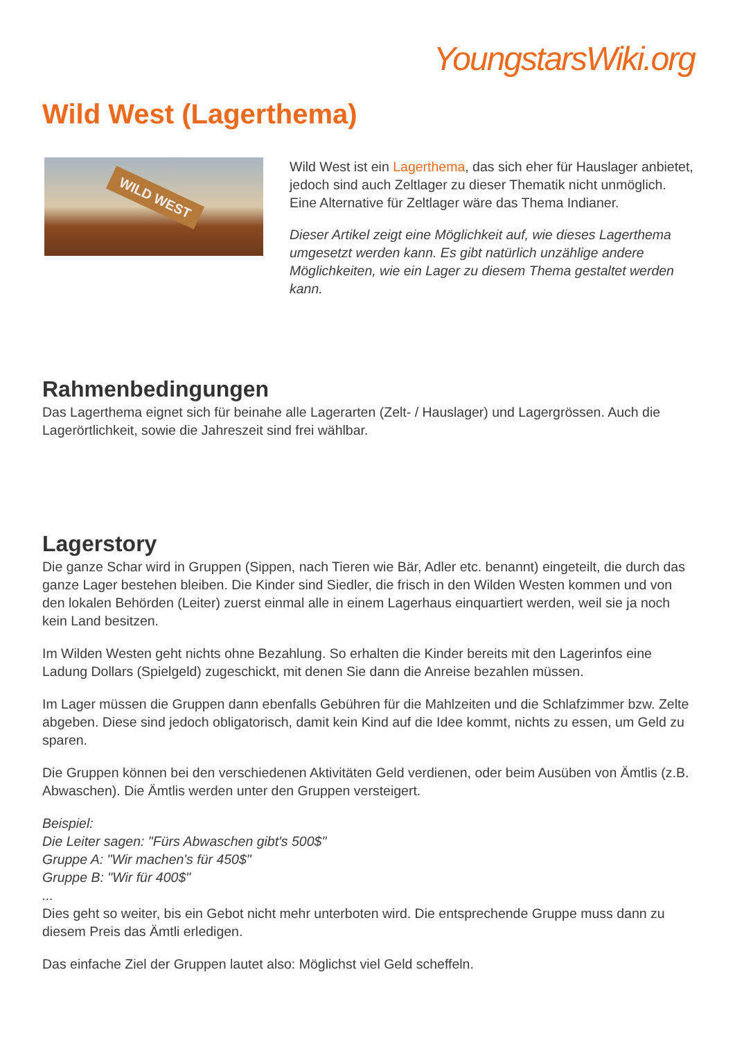YoungstarsWiki.org
Wild West (Lagerthema)
WILD WEST
Wild West ist ein Lagerthema, das sich eher für Hauslager anbietet, jedoch sind auch Zeltlager zu dieser Thematik nicht unmöglich. Eine Alternative für Zeltlager wäre das Thema Indianer.
Dieser Artikel zeigt eine Möglichkeit auf, wie dieses Lagerthema umgesetzt werden kann. Es gibt natürlich unzählige andere Möglichkeiten, wie ein Lager zu diesem Thema gestaltet werden kann.
Rahmenbedingungen
Das Lagerthema eignet sich für beinahe alle Lagerarten (Zelt- / Hauslager) und Lagergrössen. Auch die Lagerörtlichkeit, sowie die Jahreszeit sind frei wählbar.
Lagerstory
Die ganze Schar wird in Gruppen (Sippen, nach Tieren wie Bär, Adler etc. benannt) eingeteilt, die durch das ganze Lager bestehen bleiben. Die Kinder sind Siedler, die frisch in den Wilden Westen kommen und von den lokalen Behörden (Leiter) zuerst einmal alle in einem Lagerhaus einquartiert werden, weil sie ja noch kein Land besitzen.
Im Wilden Westen geht nichts ohne Bezahlung. So erhalten die Kinder bereits mit den Lagerinfos eine Ladung Dollars (Spielgeld) zugeschickt, mit denen Sie dann die Anreise bezahlen müssen.
Im Lager müssen die Gruppen dann ebenfalls Gebühren für die Mahlzeiten und die Schlafzimmer bzw. Zelte abgeben. Diese sind jedoch obligatorisch, damit kein Kind auf die Idee kommt, nichts zu essen, um Geld zu sparen.
Die Gruppen können bei den verschiedenen Aktivitäten Geld verdienen, oder beim Ausüben von Ämtlis (z.B. Abwaschen). Die Ämtlis werden unter den Gruppen versteigert.
Beispiel:
Die Leiter sagen: "Fürs Abwaschen gibt's 500$"
Gruppe A: "Wir machen's für 450$"
Gruppe B: "Wir für 400$"
...
Dies geht so weiter, bis ein Gebot nicht mehr unterboten wird. Die entsprechende Gruppe muss dann zu diesem Preis das Ämtli erledigen.
Das einfache Ziel der Gruppen lautet also: Möglichst viel Geld scheffeln.